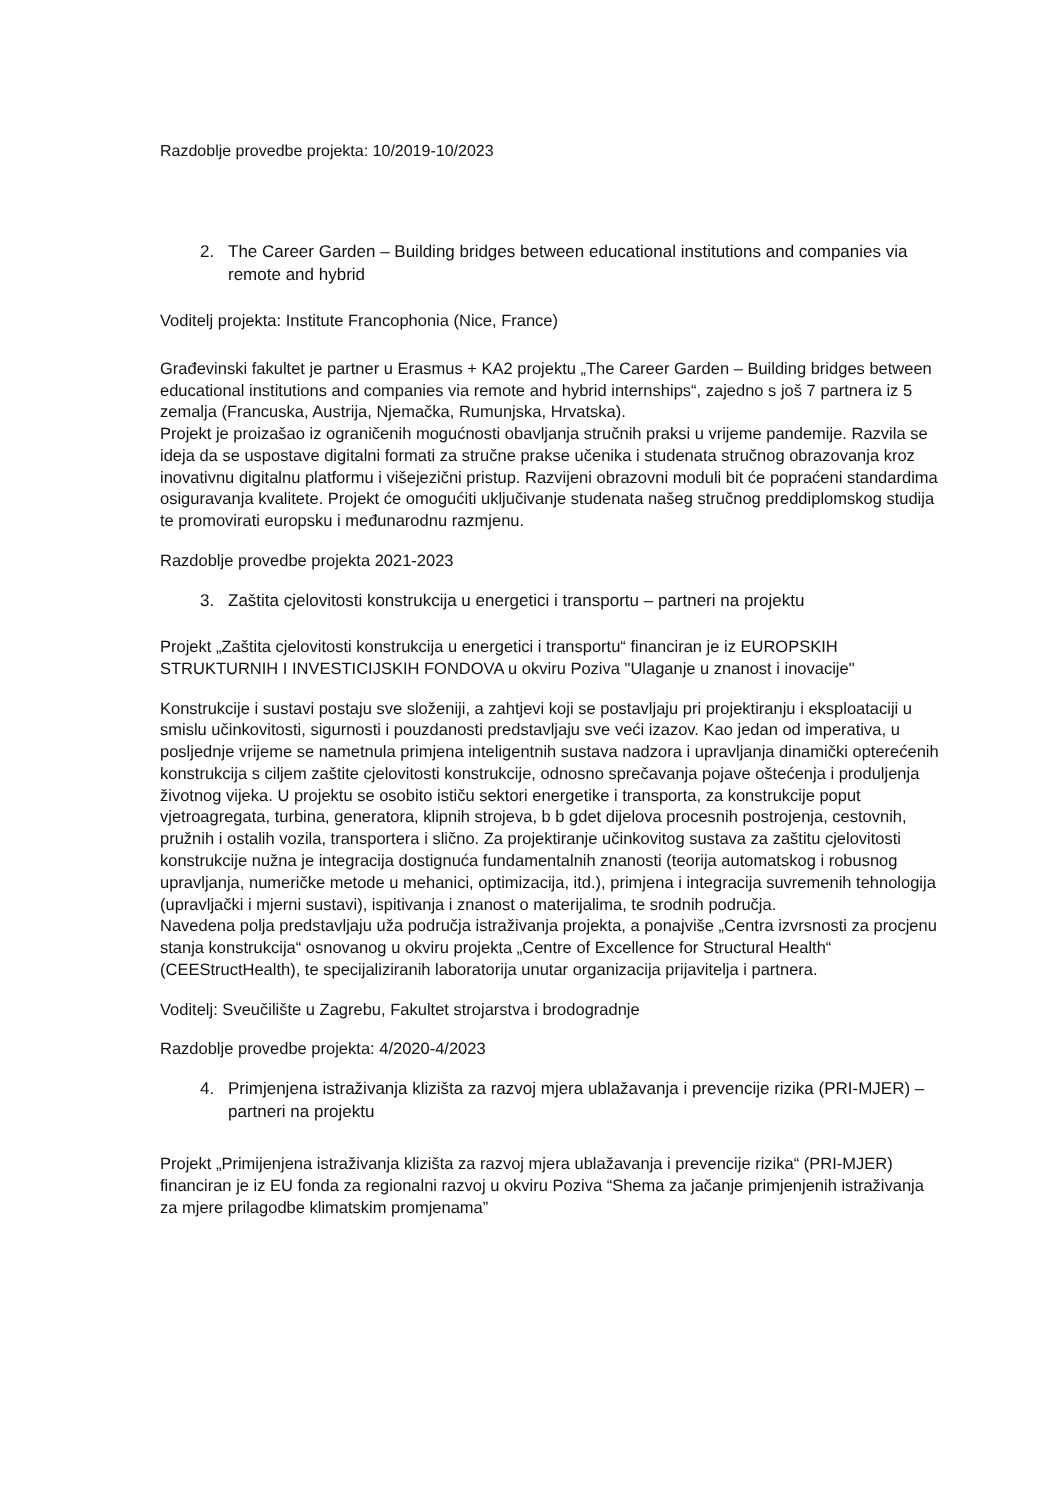Razdoblje provedbe projekta: 10/2019-10/2023
2. The Career Garden – Building bridges between educational institutions and companies via remote and hybrid
Voditelj projekta: Institute Francophonia (Nice, France)
Građevinski fakultet je partner u Erasmus + KA2 projektu „The Career Garden – Building bridges between educational institutions and companies via remote and hybrid internships“, zajedno s još 7 partnera iz 5 zemalja (Francuska, Austrija, Njemačka, Rumunjska, Hrvatska).
Projekt je proizašao iz ograničenih mogućnosti obavljanja stručnih praksi u vrijeme pandemije. Razvila se ideja da se uspostave digitalni formati za stručne prakse učenika i studenata stručnog obrazovanja kroz inovativnu digitalnu platformu i višejezični pristup. Razvijeni obrazovni moduli bit će popraćeni standardima osiguravanja kvalitete. Projekt će omogućiti uključivanje studenata našeg stručnog preddiplomskog studija te promovirati europsku i međunarodnu razmjenu.
Razdoblje provedbe projekta 2021-2023
3. Zaštita cjelovitosti konstrukcija u energetici i transportu – partneri na projektu
Projekt „Zaštita cjelovitosti konstrukcija u energetici i transportu“ financiran je iz EUROPSKIH STRUKTURNIH I INVESTICIJSKIH FONDOVA u okviru Poziva "Ulaganje u znanost i inovacije"
Konstrukcije i sustavi postaju sve složeniji, a zahtjevi koji se postavljaju pri projektiranju i eksploataciji u smislu učinkovitosti, sigurnosti i pouzdanosti predstavljaju sve veći izazov. Kao jedan od imperativa, u posljednje vrijeme se nametnula primjena inteligentnih sustava nadzora i upravljanja dinamički opterećenih konstrukcija s ciljem zaštite cjelovitosti konstrukcije, odnosno sprečavanja pojave oštećenja i produljenja životnog vijeka. U projektu se osobito ističu sektori energetike i transporta, za konstrukcije poput vjetroagregata, turbina, generatora, klipnih strojeva, b b gdet dijelova procesnih postrojenja, cestovnih, pružnih i ostalih vozila, transportera i slično. Za projektiranje učinkovitog sustava za zaštitu cjelovitosti konstrukcije nužna je integracija dostignuća fundamentalnih znanosti (teorija automatskog i robusnog upravljanja, numeričke metode u mehanici, optimizacija, itd.), primjena i integracija suvremenih tehnologija (upravljački i mjerni sustavi), ispitivanja i znanost o materijalima, te srodnih područja.
Navedena polja predstavljaju uža područja istraživanja projekta, a ponajviše „Centra izvrsnosti za procjenu stanja konstrukcija“ osnovanog u okviru projekta „Centre of Excellence for Structural Health“ (CEEStructHealth), te specijaliziranih laboratorija unutar organizacija prijavitelja i partnera.
Voditelj: Sveučilište u Zagrebu, Fakultet strojarstva i brodogradnje
Razdoblje provedbe projekta: 4/2020-4/2023
4. Primjenjena istraživanja klizišta za razvoj mjera ublažavanja i prevencije rizika (PRI-MJER) – partneri na projektu
Projekt „Primijenjena istraživanja klizišta za razvoj mjera ublažavanja i prevencije rizika“ (PRI-MJER) financiran je iz EU fonda za regionalni razvoj u okviru Poziva “Shema za jačanje primjenjenih istraživanja za mjere prilagodbe klimatskim promjenama”